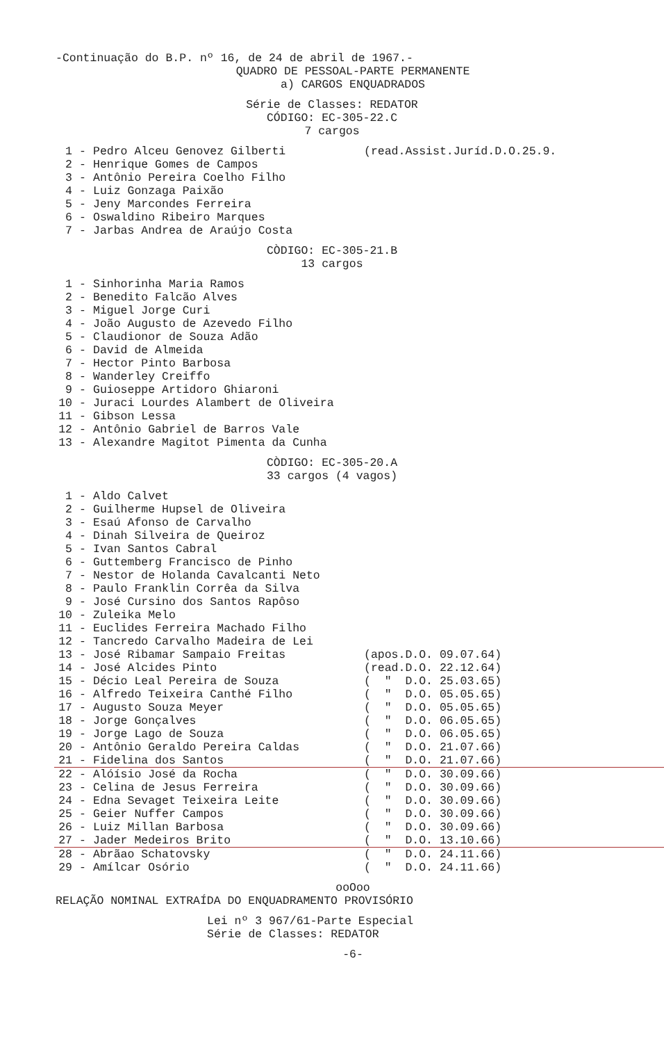-Continuação do B.P. nº 16, de 24 de abril de 1967.-
QUADRO DE PESSOAL-PARTE PERMANENTE
a) CARGOS ENQUADRADOS
Série de Classes: REDATOR
CÓDIGO: EC-305-22.C
7 cargos
1 - Pedro Alceu Genovez Gilberti (read.Assist.Juríd.D.O.25.9.
2 - Henrique Gomes de Campos
3 - Antônio Pereira Coelho Filho
4 - Luiz Gonzaga Paixão
5 - Jeny Marcondes Ferreira
6 - Oswaldino Ribeiro Marques
7 - Jarbas Andrea de Araújo Costa
CÒDIGO: EC-305-21.B
13 cargos
1 - Sinhorinha Maria Ramos
2 - Benedito Falcão Alves
3 - Miguel Jorge Curi
4 - João Augusto de Azevedo Filho
5 - Claudionor de Souza Adão
6 - David de Almeida
7 - Hector Pinto Barbosa
8 - Wanderley Creiffo
9 - Guioseppe Artidoro Ghiaroni
10 - Juraci Lourdes Alambert de Oliveira
11 - Gibson Lessa
12 - Antônio Gabriel de Barros Vale
13 - Alexandre Magitot Pimenta da Cunha
CÒDIGO: EC-305-20.A
33 cargos (4 vagos)
1 - Aldo Calvet
2 - Guilherme Hupsel de Oliveira
3 - Esaú Afonso de Carvalho
4 - Dinah Silveira de Queiroz
5 - Ivan Santos Cabral
6 - Guttemberg Francisco de Pinho
7 - Nestor de Holanda Cavalcanti Neto
8 - Paulo Franklin Corrêa da Silva
9 - José Cursino dos Santos Rapôso
10 - Zuleika Melo
11 - Euclides Ferreira Machado Filho
12 - Tancredo Carvalho Madeira de Lei
13 - José Ribamar Sampaio Freitas (apos.D.O. 09.07.64)
14 - José Alcides Pinto (read.D.O. 22.12.64)
15 - Décio Leal Pereira de Souza ( " D.O. 25.03.65)
16 - Alfredo Teixeira Canthé Filho ( " D.O. 05.05.65)
17 - Augusto Souza Meyer ( " D.O. 05.05.65)
18 - Jorge Gonçalves ( " D.O. 06.05.65)
19 - Jorge Lago de Souza ( " D.O. 06.05.65)
20 - Antônio Geraldo Pereira Caldas ( " D.O. 21.07.66)
21 - Fidelina dos Santos ( " D.O. 21.07.66)
22 - Alóísio José da Rocha ( " D.O. 30.09.66)
23 - Celina de Jesus Ferreira ( " D.O. 30.09.66)
24 - Edna Sevaget Teixeira Leite ( " D.O. 30.09.66)
25 - Geier Nuffer Campos ( " D.O. 30.09.66)
26 - Luiz Millan Barbosa ( " D.O. 30.09.66)
27 - Jader Medeiros Brito ( " D.O. 13.10.66)
28 - Abrãao Schatovsky ( " D.O. 24.11.66)
29 - Amílcar Osório ( " D.O. 24.11.66)
ooOoo
RELAÇÃO NOMINAL EXTRAÍDA DO ENQUADRAMENTO PROVISÓRIO
Lei nº 3 967/61-Parte Especial
Série de Classes: REDATOR
-6-